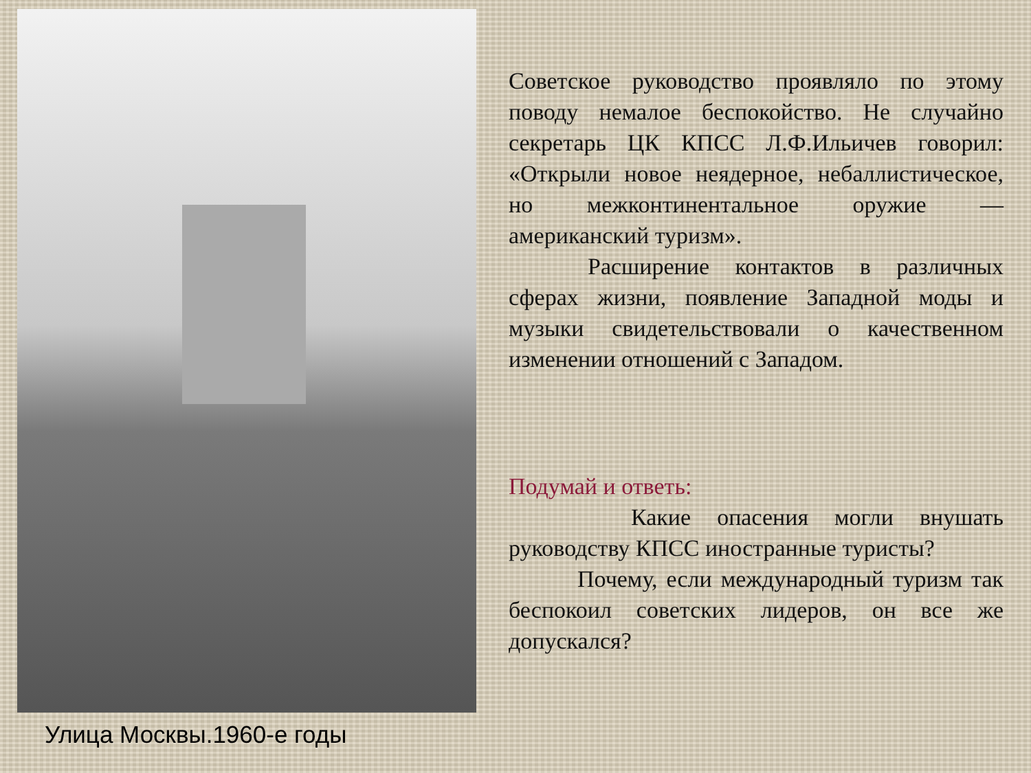Улица Москвы.1960-е годы
Советское руководство проявляло по этому поводу немалое беспокойство. Не случайно секретарь ЦК КПСС Л.Ф.Ильичев говорил: «Открыли новое неядерное, небаллистическое, но межконтинентальное оружие — американский туризм».
Расширение контактов в различных сферах жизни, появление Западной моды и музыки свидетельствовали о качественном изменении отношений с Западом.
Подумай и ответь:
Какие опасения могли внушать руководству КПСС иностранные туристы?
Почему, если международный туризм так беспокоил советских лидеров, он все же допускался?